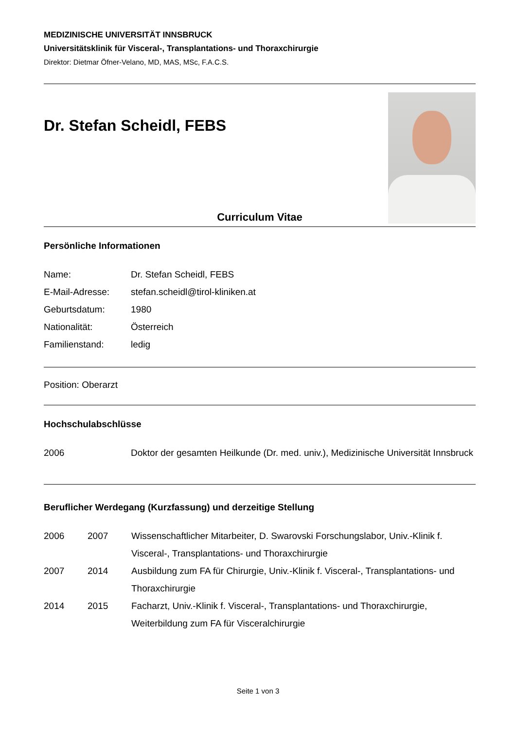MEDIZINISCHE UNIVERSITÄT INNSBRUCK
Universitätsklinik für Visceral-, Transplantations- und Thoraxchirurgie
Direktor: Dietmar Öfner-Velano, MD, MAS, MSc, F.A.C.S.
Dr. Stefan Scheidl, FEBS
Curriculum Vitae
Persönliche Informationen
Name: Dr. Stefan Scheidl, FEBS
E-Mail-Adresse: stefan.scheidl@tirol-kliniken.at
Geburtsdatum: 1980
Nationalität: Österreich
Familienstand: ledig
Position: Oberarzt
Hochschulabschlüsse
2006 Doktor der gesamten Heilkunde (Dr. med. univ.), Medizinische Universität Innsbruck
Beruflicher Werdegang (Kurzfassung) und derzeitige Stellung
2006 2007 Wissenschaftlicher Mitarbeiter, D. Swarovski Forschungslabor, Univ.-Klinik f. Visceral-, Transplantations- und Thoraxchirurgie
2007 2014 Ausbildung zum FA für Chirurgie, Univ.-Klinik f. Visceral-, Transplantations- und Thoraxchirurgie
2014 2015 Facharzt, Univ.-Klinik f. Visceral-, Transplantations- und Thoraxchirurgie, Weiterbildung zum FA für Visceralchirurgie
Seite 1 von 3